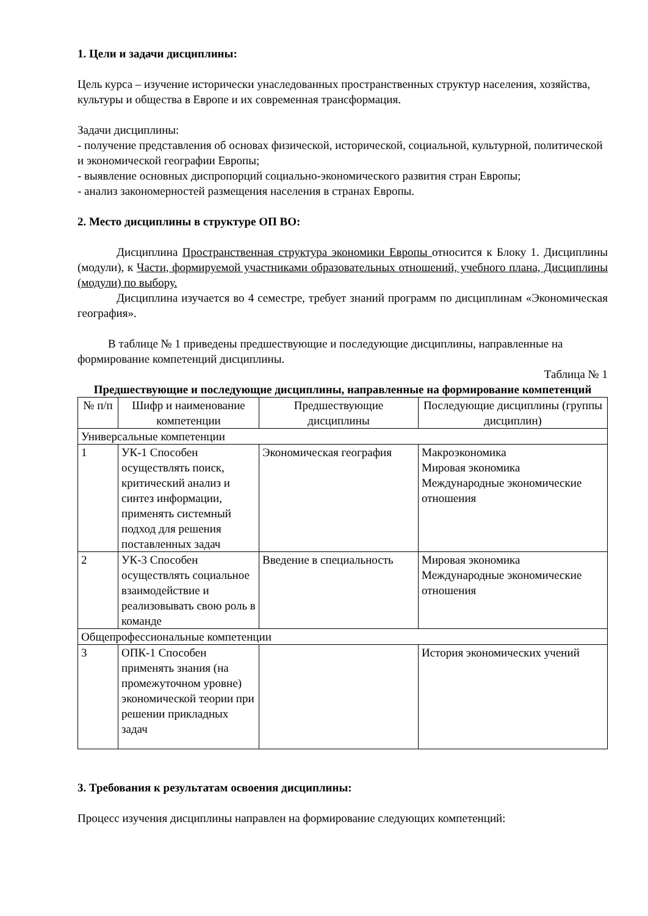1. Цели и задачи дисциплины:
Цель курса – изучение исторически унаследованных пространственных структур населения, хозяйства, культуры и общества в Европе и их современная трансформация.
Задачи дисциплины:
- получение представления об основах физической, исторической, социальной, культурной, политической и экономической географии Европы;
- выявление основных диспропорций социально-экономического развития стран Европы;
- анализ закономерностей размещения населения в странах Европы.
2. Место дисциплины в структуре ОП ВО:
Дисциплина Пространственная структура экономики Европы относится к Блоку 1. Дисциплины (модули), к Части, формируемой участниками образовательных отношений, учебного плана, Дисциплины (модули) по выбору.
Дисциплина изучается во 4 семестре, требует знаний программ по дисциплинам «Экономическая география».
В таблице № 1 приведены предшествующие и последующие дисциплины, направленные на формирование компетенций дисциплины.
Таблица № 1
Предшествующие и последующие дисциплины, направленные на формирование компетенций
| № п/п | Шифр и наименование компетенции | Предшествующие дисциплины | Последующие дисциплины (группы дисциплин) |
| --- | --- | --- | --- |
| Универсальные компетенции | | | |
| 1 | УК-1 Способен осуществлять поиск, критический анализ и синтез информации, применять системный подход для решения поставленных задач | Экономическая география | Макроэкономика Мировая экономика Международные экономические отношения |
| 2 | УК-3 Способен осуществлять социальное взаимодействие и реализовывать свою роль в команде | Введение в специальность | Мировая экономика Международные экономические отношения |
| Общепрофессиональные компетенции | | | |
| 3 | ОПК-1 Способен применять знания (на промежуточном уровне) экономической теории при решении прикладных задач | | История экономических учений |
3. Требования к результатам освоения дисциплины:
Процесс изучения дисциплины направлен на формирование следующих компетенций: